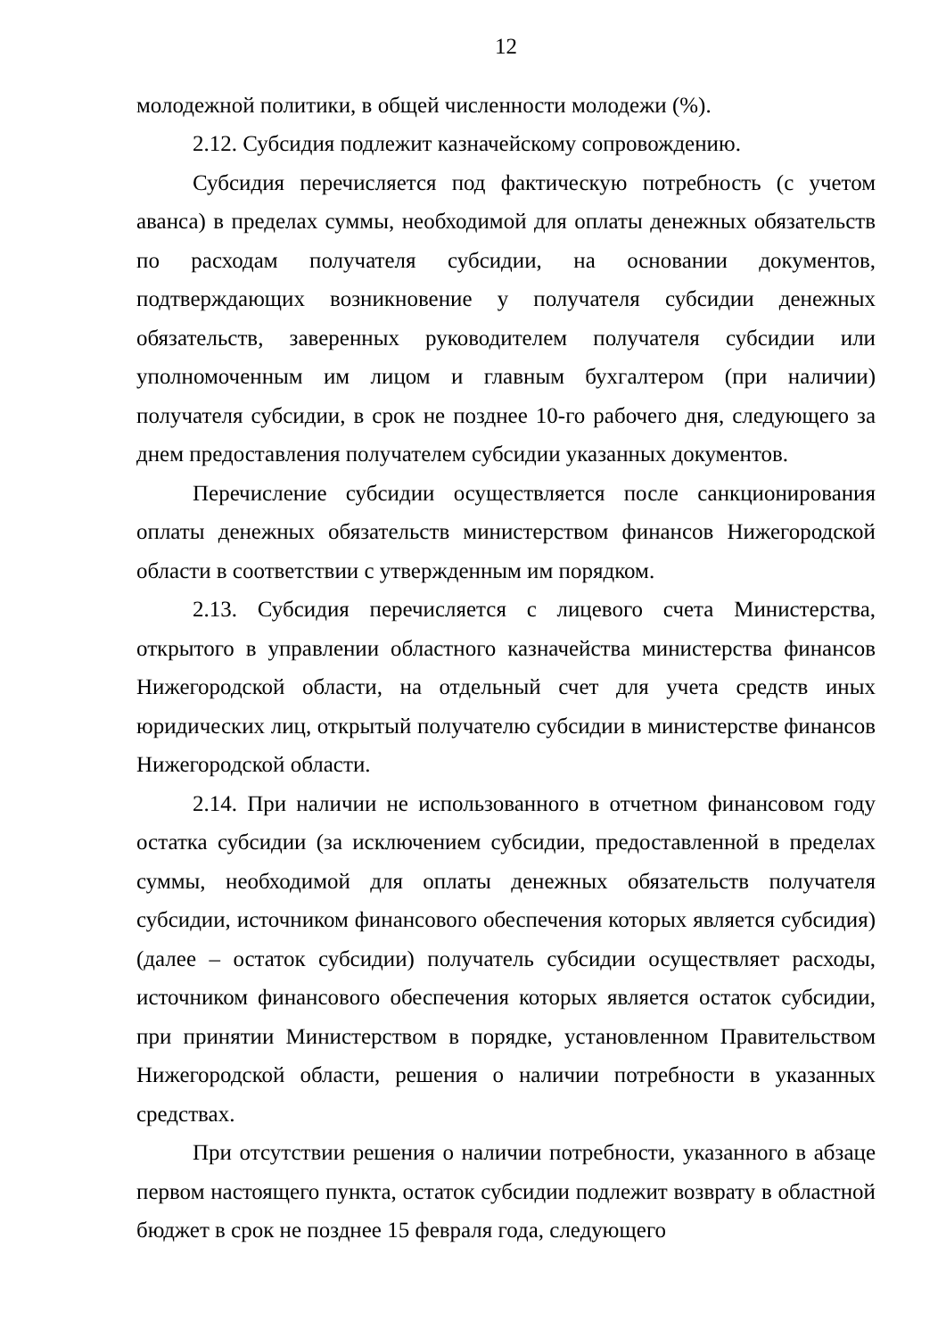12
молодежной политики, в общей численности молодежи (%).
2.12. Субсидия подлежит казначейскому сопровождению.
Субсидия перечисляется под фактическую потребность (с учетом аванса) в пределах суммы, необходимой для оплаты денежных обязательств по расходам получателя субсидии, на основании документов, подтверждающих возникновение у получателя субсидии денежных обязательств, заверенных руководителем получателя субсидии или уполномоченным им лицом и главным бухгалтером (при наличии) получателя субсидии, в срок не позднее 10-го рабочего дня, следующего за днем предоставления получателем субсидии указанных документов.
Перечисление субсидии осуществляется после санкционирования оплаты денежных обязательств министерством финансов Нижегородской области в соответствии с утвержденным им порядком.
2.13. Субсидия перечисляется с лицевого счета Министерства, открытого в управлении областного казначейства министерства финансов Нижегородской области, на отдельный счет для учета средств иных юридических лиц, открытый получателю субсидии в министерстве финансов Нижегородской области.
2.14. При наличии не использованного в отчетном финансовом году остатка субсидии (за исключением субсидии, предоставленной в пределах суммы, необходимой для оплаты денежных обязательств получателя субсидии, источником финансового обеспечения которых является субсидия) (далее – остаток субсидии) получатель субсидии осуществляет расходы, источником финансового обеспечения которых является остаток субсидии, при принятии Министерством в порядке, установленном Правительством Нижегородской области, решения о наличии потребности в указанных средствах.
При отсутствии решения о наличии потребности, указанного в абзаце первом настоящего пункта, остаток субсидии подлежит возврату в областной бюджет в срок не позднее 15 февраля года, следующего